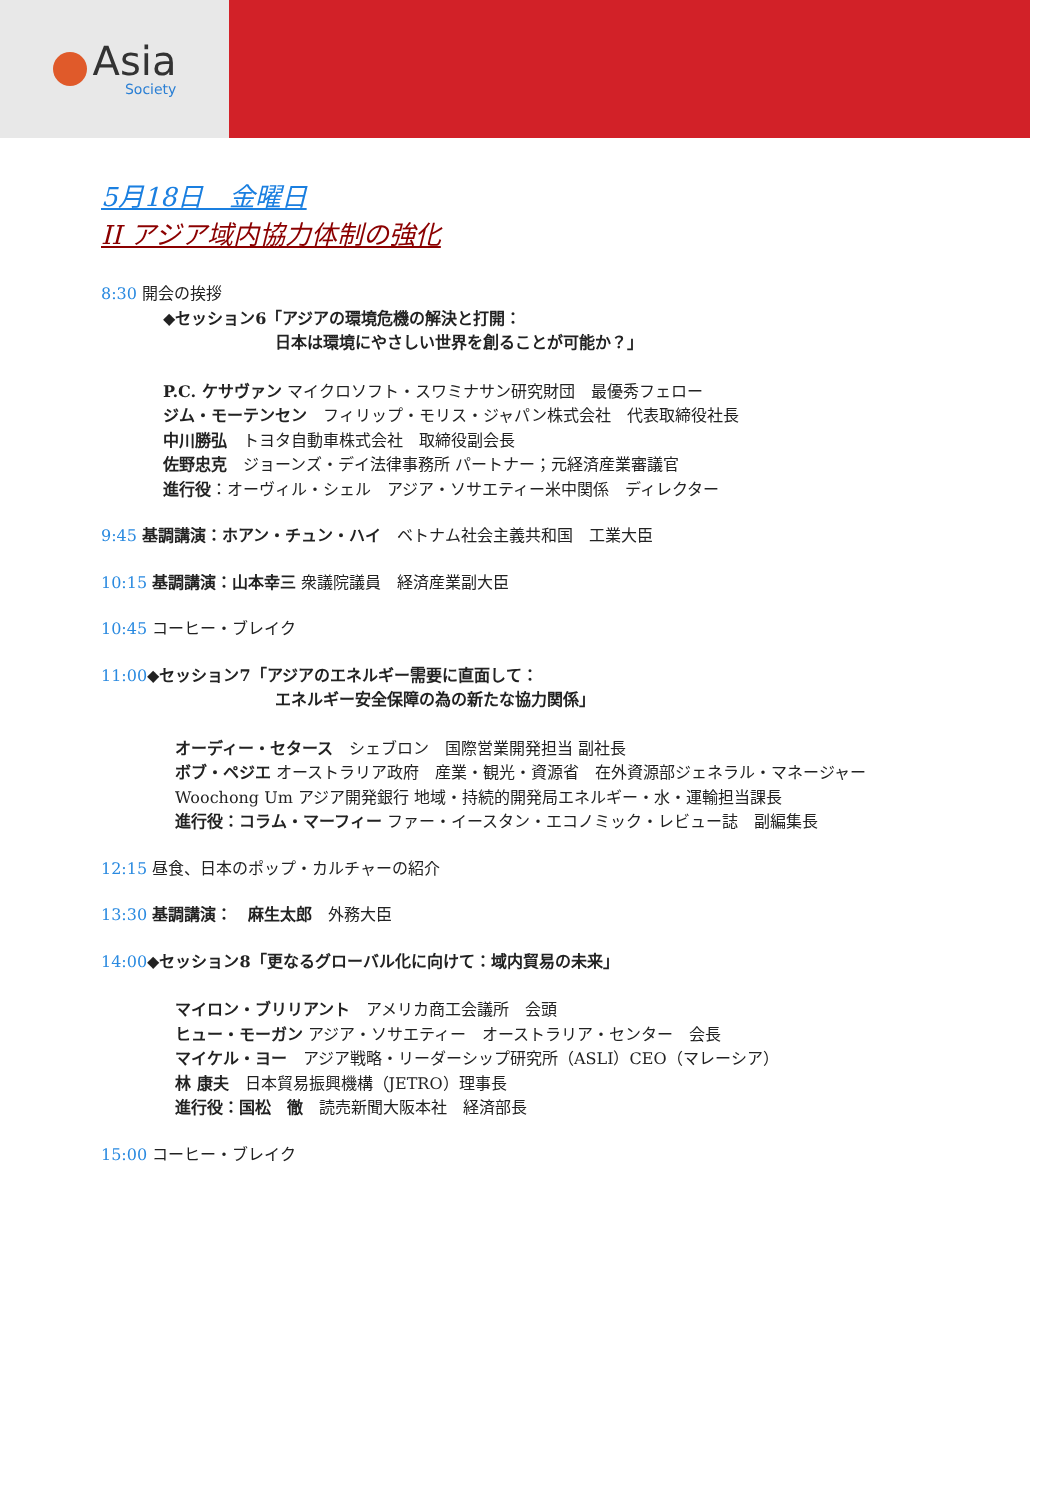Asia
Society
5月18日　金曜日
II アジア域内協力体制の強化
8:30 開会の挨拶
◆セッション6「アジアの環境危機の解決と打開：
日本は環境にやさしい世界を創ることが可能か？」
P.C. ケサヴァン マイクロソフト・スワミナサン研究財団　最優秀フェロー
ジム・モーテンセン　フィリップ・モリス・ジャパン株式会社　代表取締役社長
中川勝弘　トヨタ自動車株式会社　取締役副会長
佐野忠克　ジョーンズ・デイ法律事務所 パートナー；元経済産業審議官
進行役：オーヴィル・シェル　アジア・ソサエティー米中関係　ディレクター
9:45 基調講演：ホアン・チュン・ハイ　ベトナム社会主義共和国　工業大臣
10:15 基調講演：山本幸三 衆議院議員　経済産業副大臣
10:45 コーヒー・ブレイク
11:00◆セッション7「アジアのエネルギー需要に直面して：
エネルギー安全保障の為の新たな協力関係」
オーディー・セタース　シェブロン　国際営業開発担当 副社長
ボブ・ペジエ オーストラリア政府　産業・観光・資源省　在外資源部ジェネラル・マネージャー
Woochong Um アジア開発銀行 地域・持続的開発局エネルギー・水・運輸担当課長
進行役：コラム・マーフィー ファー・イースタン・エコノミック・レビュー誌　副編集長
12:15 昼食、日本のポップ・カルチャーの紹介
13:30 基調講演：　麻生太郎　外務大臣
14:00◆セッション8「更なるグローバル化に向けて：域内貿易の未来」
マイロン・ブリリアント　アメリカ商工会議所　会頭
ヒュー・モーガン アジア・ソサエティー　オーストラリア・センター　会長
マイケル・ヨー　アジア戦略・リーダーシップ研究所（ASLI）CEO（マレーシア）
林 康夫　日本貿易振興機構（JETRO）理事長
進行役：国松　徹　読売新聞大阪本社　経済部長
15:00 コーヒー・ブレイク